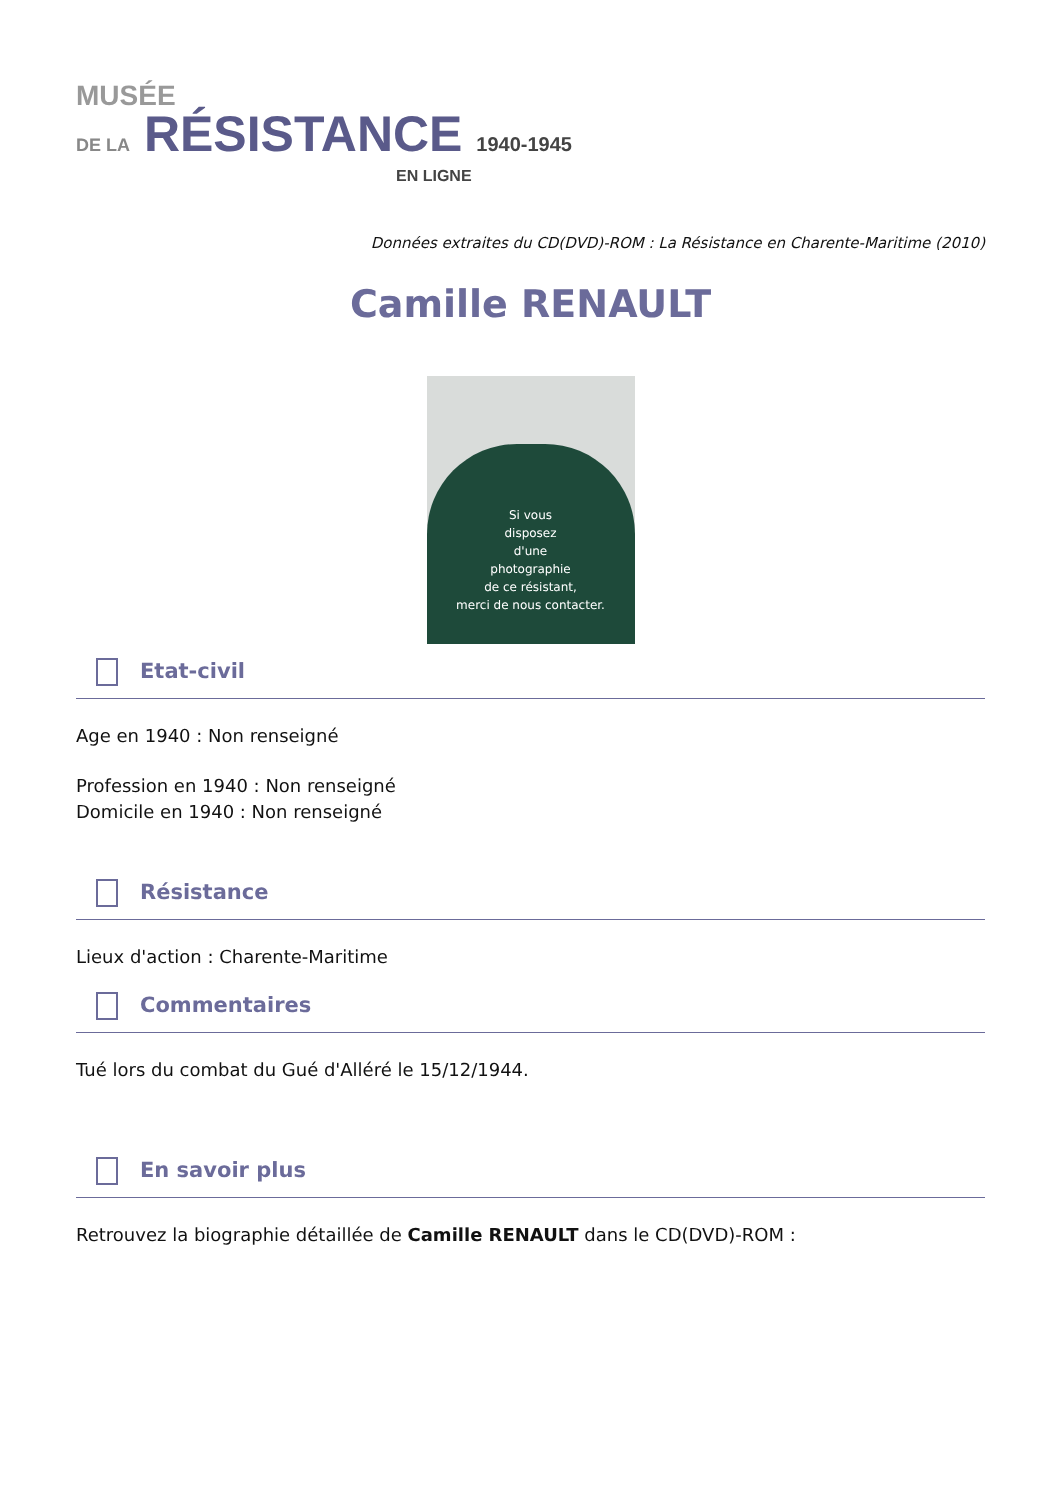MUSÉE
DE LA RÉSISTANCE 1940-1945
EN LIGNE
Données extraites du CD(DVD)-ROM : La Résistance en Charente-Maritime (2010)
Camille RENAULT
Si vous
disposez
d'une
photographie
de ce résistant,
merci de nous contacter.
Etat-civil
Age en 1940 : Non renseigné
Profession en 1940 : Non renseigné
Domicile en 1940 : Non renseigné
Résistance
Lieux d'action : Charente-Maritime
Commentaires
Tué lors du combat du Gué d'Alléré le 15/12/1944.
En savoir plus
Retrouvez la biographie détaillée de Camille RENAULT dans le CD(DVD)-ROM :